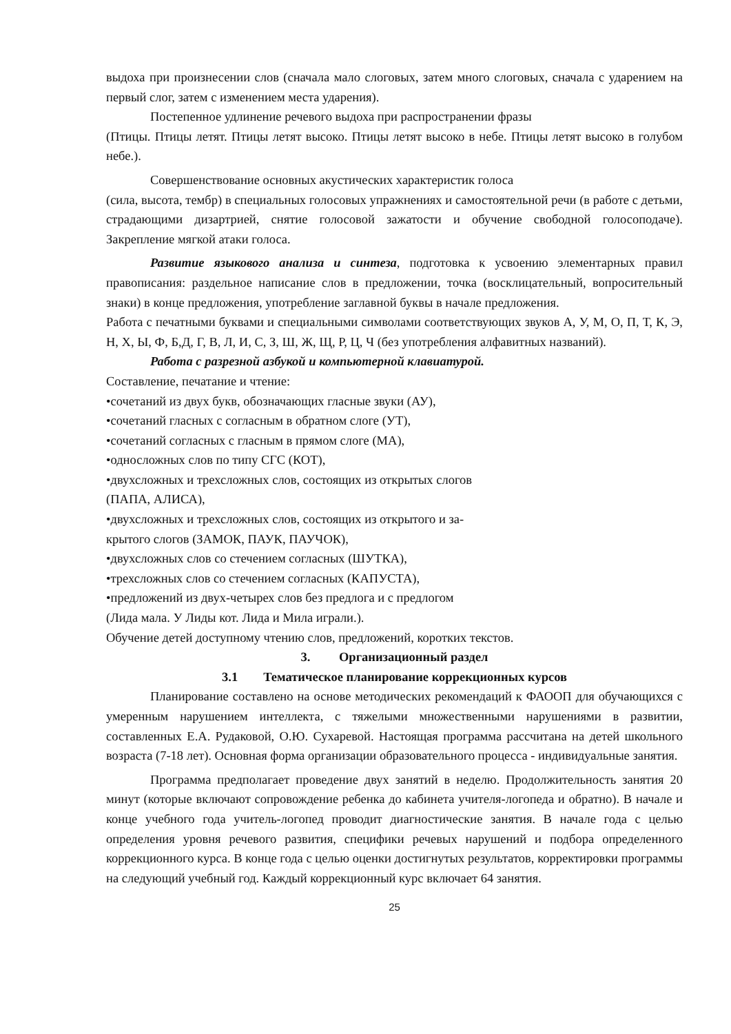выдоха при произнесении слов (сначала мало слоговых, затем много слоговых, сначала с ударением на первый слог, затем с изменением места ударения).
Постепенное удлинение речевого выдоха при распространении фразы
(Птицы. Птицы летят. Птицы летят высоко. Птицы летят высоко в небе. Птицы летят высоко в голубом небе.).
Совершенствование основных акустических характеристик голоса
(сила, высота, тембр) в специальных голосовых упражнениях и самостоятельной речи (в работе с детьми, страдающими дизартрией, снятие голосовой зажатости и обучение свободной голосоподаче). Закрепление мягкой атаки голоса.
Развитие языкового анализа и синтеза, подготовка к усвоению элементарных правил правописания: раздельное написание слов в предложении, точка (восклицательный, вопросительный знаки) в конце предложения, употребление заглавной буквы в начале предложения.
Работа с печатными буквами и специальными символами соответствующих звуков А, У, М, О, П, Т, К, Э, Н, Х, Ы, Ф, Б,Д, Г, В, Л, И, С, З, Ш, Ж, Щ, Р, Ц, Ч (без употребления алфавитных названий).
Работа с разрезной азбукой и компьютерной клавиатурой.
Составление, печатание и чтение:
•сочетаний из двух букв, обозначающих гласные звуки (АУ),
•сочетаний гласных с согласным в обратном слоге (УТ),
•сочетаний согласных с гласным в прямом слоге (МА),
•односложных слов по типу СГС (КОТ),
•двухсложных и трехсложных слов, состоящих из открытых слогов
(ПАПА, АЛИСА),
•двухсложных и трехсложных слов, состоящих из открытого и за-
крытого слогов (ЗАМОК, ПАУК, ПАУЧОК),
•двухсложных слов со стечением согласных (ШУТКА),
•трехсложных слов со стечением согласных (КАПУСТА),
•предложений из двух-четырех слов без предлога и с предлогом
(Лида мала. У Лиды кот. Лида и Мила играли.).
Обучение детей доступному чтению слов, предложений, коротких текстов.
3. Организационный раздел
3.1 Тематическое планирование коррекционных курсов
Планирование составлено на основе методических рекомендаций к ФАООП для обучающихся с умеренным нарушением интеллекта, с тяжелыми множественными нарушениями в развитии, составленных Е.А. Рудаковой, О.Ю. Сухаревой. Настоящая программа рассчитана на детей школьного возраста (7-18 лет). Основная форма организации образовательного процесса - индивидуальные занятия.
Программа предполагает проведение двух занятий в неделю. Продолжительность занятия 20 минут (которые включают сопровождение ребенка до кабинета учителя-логопеда и обратно). В начале и конце учебного года учитель-логопед проводит диагностические занятия. В начале года с целью определения уровня речевого развития, специфики речевых нарушений и подбора определенного коррекционного курса. В конце года с целью оценки достигнутых результатов, корректировки программы на следующий учебный год. Каждый коррекционный курс включает 64 занятия.
25